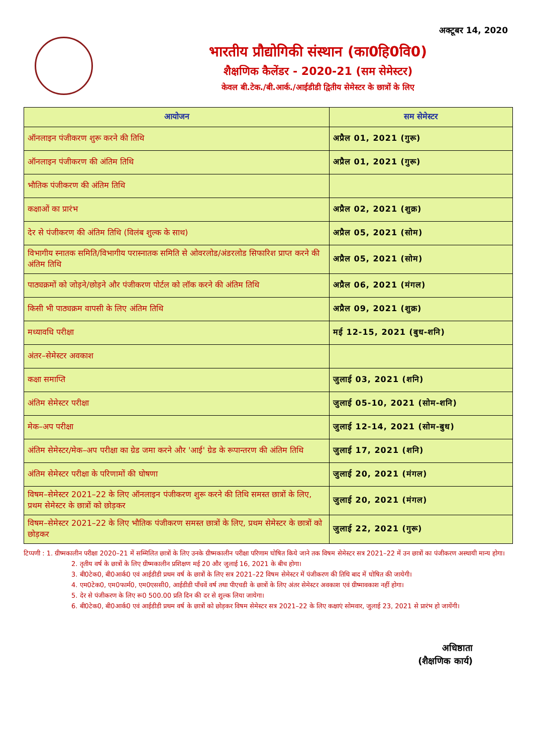अक्टूबर 14, 2020
भारतीय प्रौद्योगिकी संस्थान (का0हि0वि0)
शैक्षणिक कैलेंडर - 2020-21 (सम सेमेस्टर)
केवल बी.टेक./बी.आर्क./आईडीडी द्वितीय सेमेस्टर के छात्रों के लिए
| आयोजन | सम सेमेस्टर |
| --- | --- |
| ऑनलाइन पंजीकरण शुरू करने की तिथि | अप्रैल 01, 2021 (गुरू) |
| ऑनलाइन पंजीकरण की अंतिम तिथि | अप्रैल 01, 2021 (गुरू) |
| भौतिक पंजीकरण की अंतिम तिथि | |
| कक्षाओं का प्रारंभ | अप्रैल 02, 2021 (शुक्र) |
| देर से पंजीकरण की अंतिम तिथि (विलंब शुल्क के साथ) | अप्रैल 05, 2021 (सोम) |
| विभागीय स्नातक समिति/विभागीय परास्नातक समिति से ओवरलोड/अंडरलोड सिफारिश प्राप्त करने की अंतिम तिथि | अप्रैल 05, 2021 (सोम) |
| पाठ्यक्रमों को जोड़ने/छोड़ने और पंजीकरण पोर्टल को लॉक करने की अंतिम तिथि | अप्रैल 06, 2021 (मंगल) |
| किसी भी पाठ्यक्रम वापसी के लिए अंतिम तिथि | अप्रैल 09, 2021 (शुक्र) |
| मध्यावधि परीक्षा | मई 12-15, 2021 (बुध-शनि) |
| अंतर–सेमेस्टर अवकाश | |
| कक्षा समाप्ति | जुलाई 03, 2021 (शनि) |
| अंतिम सेमेस्टर परीक्षा | जुलाई 05-10, 2021 (सोम-शनि) |
| मेक–अप परीक्षा | जुलाई 12-14, 2021 (सोम-बुध) |
| अंतिम सेमेस्टर/मेक–अप परीक्षा का ग्रेड जमा करने और 'आई' ग्रेड के रूपान्तरण की अंतिम तिथि | जुलाई 17, 2021 (शनि) |
| अंतिम सेमेस्टर परीक्षा के परिणामों की घोषणा | जुलाई 20, 2021 (मंगल) |
| विषम–सेमेस्टर 2021–22 के लिए ऑनलाइन पंजीकरण शुरू करने की तिथि समस्त छात्रों के लिए, प्रथम सेमेस्टर के छात्रों को छोड़कर | जुलाई 20, 2021 (मंगल) |
| विषम–सेमेस्टर 2021–22 के लिए भौतिक पंजीकरण समस्त छात्रों के लिए, प्रथम सेमेस्टर के छात्रों को छोड़कर | जुलाई 22, 2021 (गुरू) |
टिप्पणी : 1. ग्रीष्मकालीन परीक्षा 2020–21 में सम्मिलित छात्रों के लिए उनके ग्रीष्मकालीन परीक्षा परिणाम घोषित किये जाने तक विषम सेमेस्टर सत्र 2021–22 में उन छात्रों का पंजीकरण अस्थायी मान्य होगा।
2. तृतीय वर्ष के छात्रों के लिए ग्रीष्मकालीन प्रशिक्षण मई 20 और जुलाई 16, 2021 के बीच होगा।
3. बी0टेक0, बी0आर्क0 एवं आईडीडी प्रथम वर्ष के छात्रों के लिए सत्र 2021–22 विषम सेमेस्टर में पंजीकरण की तिथि बाद में घोषित की जायेगी।
4. एम0टेक0, एम0फार्म0, एम0एससी0, आईडीडी पाँचवें वर्ष तथा पीएचडी के छात्रों के लिए अंतर सेमेस्टर अवकाश एवं ग्रीष्मावकाश नहीं होगा।
5. देर से पंजीकरण के लिए रू0 500.00 प्रति दिन की दर से शुल्क लिया जायेगा।
6. बी0टेक0, बी0आर्क0 एवं आईडीडी प्रथम वर्ष के छात्रों को छोड़कर विषम सेमेस्टर सत्र 2021–22 के लिए कक्षाएं सोमवार, जुलाई 23, 2021 से प्रारंभ हो जायेंगी।
अधिष्ठाता
(शैक्षणिक कार्य)